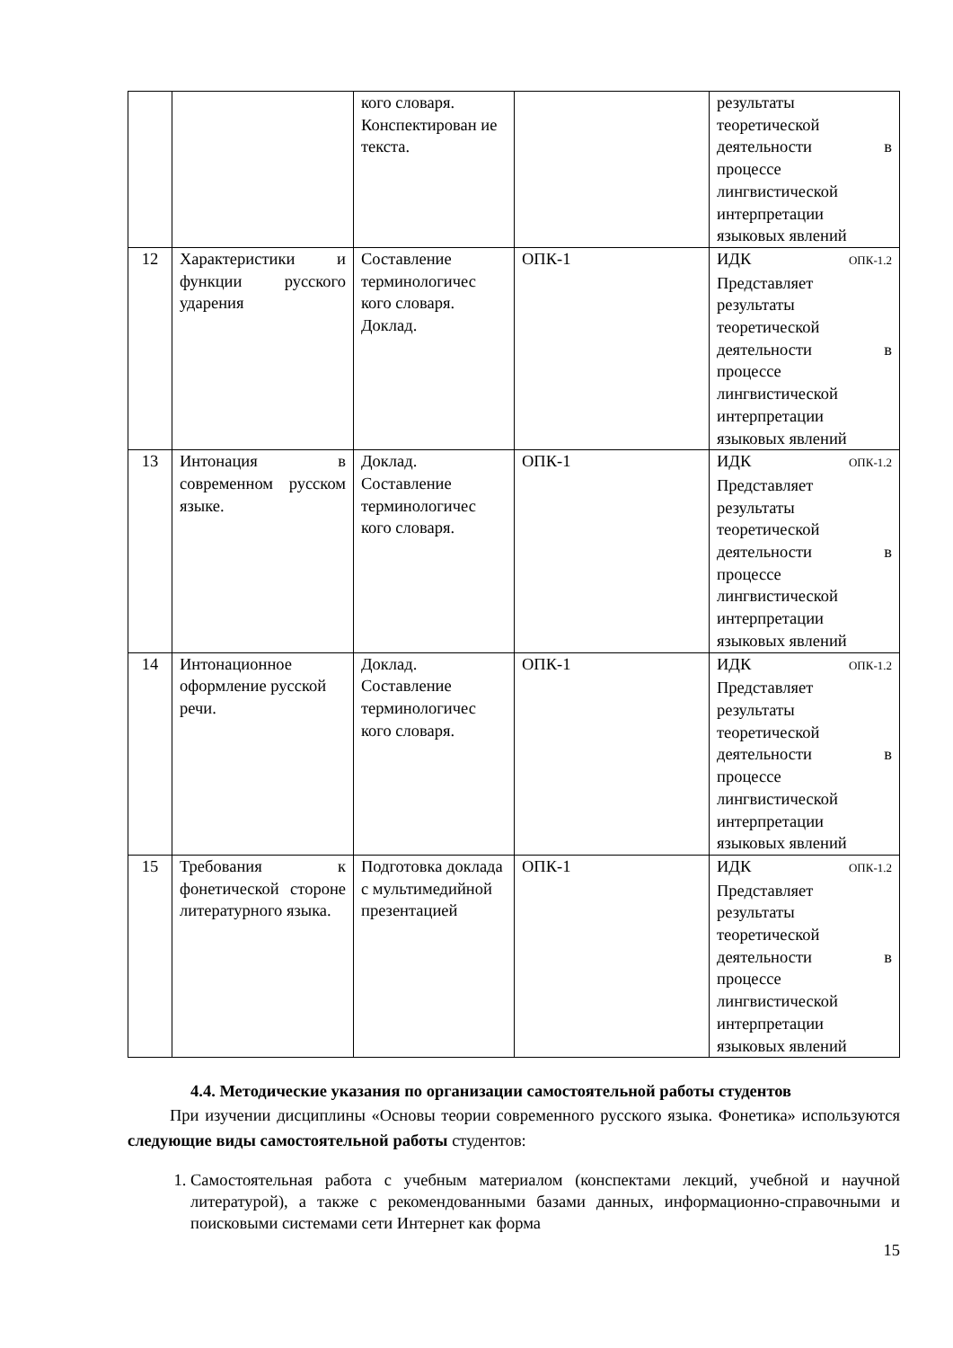| | | кого словаря. Конспектирован ие текста. | | результаты теоретической деятельности в процессе лингвистической интерпретации языковых явлений |
| 12 | Характеристики и функции русского ударения | Составление терминологичес кого словаря. Доклад. | ОПК-1 | ИДК ОПК-1.2 Представляет результаты теоретической деятельности в процессе лингвистической интерпретации языковых явлений |
| 13 | Интонация в современном русском языке. | Доклад. Составление терминологичес кого словаря. | ОПК-1 | ИДК ОПК-1.2 Представляет результаты теоретической деятельности в процессе лингвистической интерпретации языковых явлений |
| 14 | Интонационное оформление русской речи. | Доклад. Составление терминологичес кого словаря. | ОПК-1 | ИДК ОПК-1.2 Представляет результаты теоретической деятельности в процессе лингвистической интерпретации языковых явлений |
| 15 | Требования к фонетической стороне литературного языка. | Подготовка доклада с мультимедийной презентацией | ОПК-1 | ИДК ОПК-1.2 Представляет результаты теоретической деятельности в процессе лингвистической интерпретации языковых явлений |
4.4. Методические указания по организации самостоятельной работы студентов
При изучении дисциплины «Основы теории современного русского языка. Фонетика» используются следующие виды самостоятельной работы студентов:
1. Самостоятельная работа с учебным материалом (конспектами лекций, учебной и научной литературой), а также с рекомендованными базами данных, информационно-справочными и поисковыми системами сети Интернет как форма
15